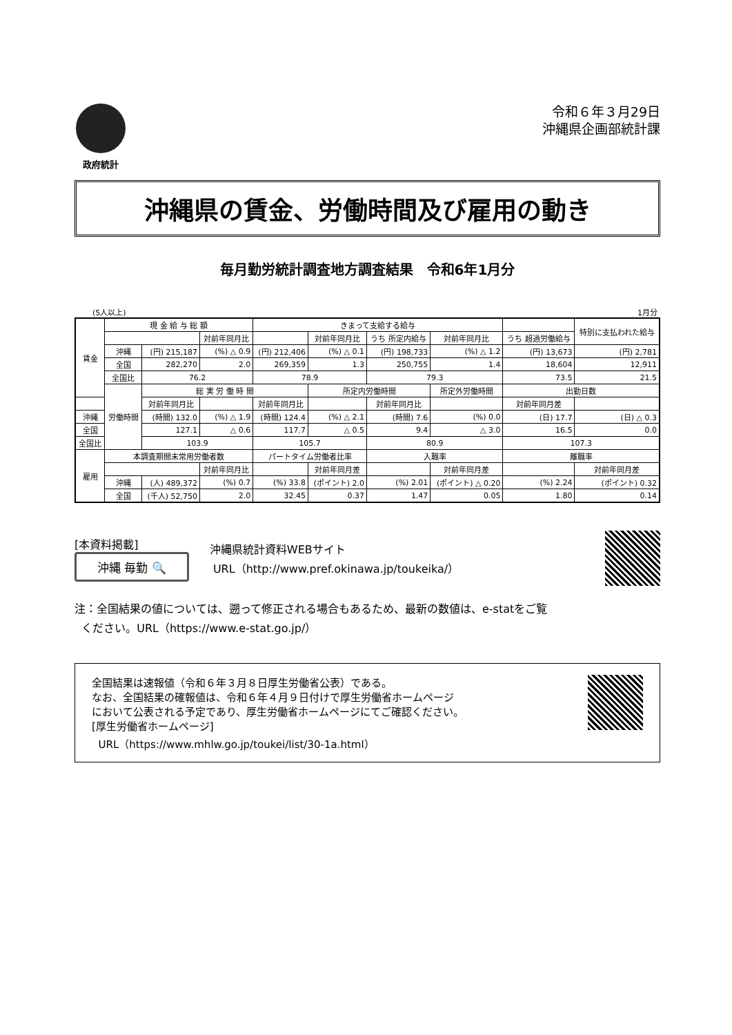政府統計
令和６年３月29日
沖縄県企画部統計課
沖縄県の賃金、労働時間及び雇用の動き
毎月勤労統計調査地方調査結果　令和6年1月分
(5人以上) 1月分
| 賃金 | 現 金 給 与 総 額 | | | きまって支給する給与 | | | | | | 特別に支払われた給与 |
| --- | --- | --- | --- | --- | --- | --- | --- | --- | --- | --- |
| | | | 対前年同月比 | | 対前年同月比 | うち 所定内給与 | 対前年同月比 | うち 超過労働給与 | | |
| | 沖縄 | (円) 215,187 | (%) △ 0.9 | (円) 212,406 | (%) △ 0.1 | (円) 198,733 | (%) △ 1.2 | (円) 13,673 | | (円) 2,781 |
| | 全国 | 282,270 | 2.0 | 269,359 | 1.3 | 250,755 | 1.4 | 18,604 | | 12,911 |
| | 全国比 | 76.2 | | 78.9 | | 79.3 | | 73.5 | | 21.5 |
| | 労働時間 | 総 実 労 働 時 間 | | | 所定内労働時間 | | 所定外労働時間 | | 出勤日数 | |
| | | 対前年同月比 | | 対前年同月比 | | 対前年同月比 | | | 対前年同月差 | |
| 沖縄 | | (時間) 132.0 | (%) △ 1.9 | (時間) 124.4 | (%) △ 2.1 | (時間) 7.6 | (%) 0.0 | (日) 17.7 | | (日) △ 0.3 |
| 全国 | | 127.1 | △ 0.6 | 117.7 | △ 0.5 | 9.4 | △ 3.0 | 16.5 | | 0.0 |
| 全国比 | | 103.9 | | 105.7 | | 80.9 | | 107.3 | | |
| 雇用 | 本調査期間末常用労働者数 | | | パートタイム労働者比率 | | 入職率 | | 離職率 | | |
| | | | 対前年同月比 | | 対前年同月差 | | 対前年同月差 | | | 対前年同月差 |
| | 沖縄 | (人) 489,372 | (%) 0.7 | (%) 33.8 | (ポイント) 2.0 | (%) 2.01 | (ポイント) △ 0.20 | (%) 2.24 | | (ポイント) 0.32 |
| | 全国 | (千人) 52,750 | 2.0 | 32.45 | 0.37 | 1.47 | 0.05 | 1.80 | | 0.14 |
[本資料掲載]
沖縄 毎勤 🔍
沖縄県統計資料WEBサイト
URL（http://www.pref.okinawa.jp/toukeika/）
注：全国結果の値については、遡って修正される場合もあるため、最新の数値は、e-statをご覧
ください。URL（https://www.e-stat.go.jp/）
全国結果は速報値（令和６年３月８日厚生労働省公表）である。
なお、全国結果の確報値は、令和６年４月９日付けで厚生労働省ホームページ
において公表される予定であり、厚生労働省ホームページにてご確認ください。
[厚生労働省ホームページ]
URL（https://www.mhlw.go.jp/toukei/list/30-1a.html）